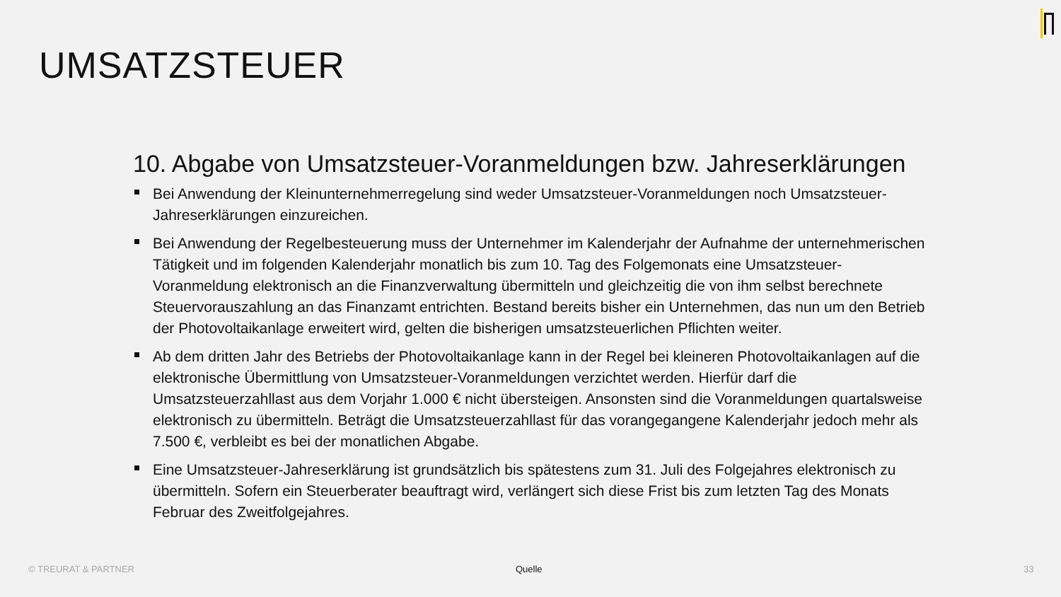UMSATZSTEUER
10. Abgabe von Umsatzsteuer-Voranmeldungen bzw. Jahreserklärungen
Bei Anwendung der Kleinunternehmerregelung sind weder Umsatzsteuer-Voranmeldungen noch Umsatzsteuer-Jahreserklärungen einzureichen.
Bei Anwendung der Regelbesteuerung muss der Unternehmer im Kalenderjahr der Aufnahme der unternehmerischen Tätigkeit und im folgenden Kalenderjahr monatlich bis zum 10. Tag des Folgemonats eine Umsatzsteuer-Voranmeldung elektronisch an die Finanzverwaltung übermitteln und gleichzeitig die von ihm selbst berechnete Steuervorauszahlung an das Finanzamt entrichten. Bestand bereits bisher ein Unternehmen, das nun um den Betrieb der Photovoltaikanlage erweitert wird, gelten die bisherigen umsatzsteuerlichen Pflichten weiter.
Ab dem dritten Jahr des Betriebs der Photovoltaikanlage kann in der Regel bei kleineren Photovoltaikanlagen auf die elektronische Übermittlung von Umsatzsteuer-Voranmeldungen verzichtet werden. Hierfür darf die Umsatzsteuerzahllast aus dem Vorjahr 1.000 € nicht übersteigen. Ansonsten sind die Voranmeldungen quartalsweise elektronisch zu übermitteln. Beträgt die Umsatzsteuerzahllast für das vorangegangene Kalenderjahr jedoch mehr als 7.500 €, verbleibt es bei der monatlichen Abgabe.
Eine Umsatzsteuer-Jahreserklärung ist grundsätzlich bis spätestens zum 31. Juli des Folgejahres elektronisch zu übermitteln. Sofern ein Steuerberater beauftragt wird, verlängert sich diese Frist bis zum letzten Tag des Monats Februar des Zweitfolgejahres.
© TREURAT & PARTNER Quelle 33